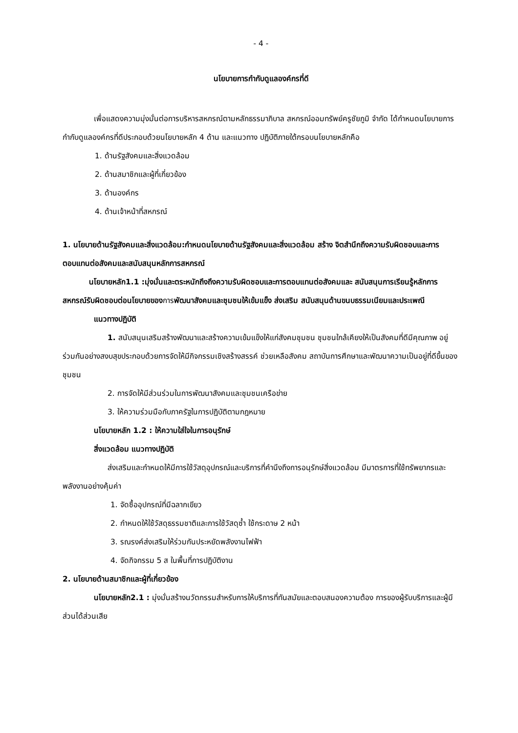- 4 -
นโยบายการกำกับดูแลองค์กรที่ดี
เพื่อแสดงความมุ่งมั่นต่อการบริหารสหกรณ์ตามหลักธรรมาภิบาล สหกรณ์ออมทรัพย์ครูชัยภูมิ จำกัด ได้กำหนดนโยบายการกำกับดูแลองค์กรที่ดีประกอบด้วยนโยบายหลัก 4 ด้าน และแนวทาง ปฏิบัติภายใต้กรอบนโยบายหลักคือ
1. ด้านรัฐสังคมและสิ่งแวดล้อม
2. ด้านสมาชิกและผู้ที่เกี่ยวข้อง
3. ด้านองค์กร
4. ด้านเจ้าหน้าที่สหกรณ์
1. นโยบายด้านรัฐสังคมและสิ่งแวดล้อม:กำหนดนโยบายด้านรัฐสังคมและสิ่งแวดล้อม สร้าง จิตสำนึกถึงความรับผิดชอบและการตอบแทนต่อสังคมและสนับสนุนหลักการสหกรณ์
นโยบายหลัก1.1 :มุ่งมั่นและตระหนักถึงถึงความรับผิดชอบและการตอบแทนต่อสังคมและ สนับสนุนการเรียนรู้หลักการสหกรณ์รับผิดชอบต่อนโยบายของการพัฒนาสังคมและชุมชนให้เข้มแข็ง ส่งเสริม สนับสนุนด้านขนบธรรมเนียมและประเพณี
แนวทางปฏิบัติ
1. สนับสนุนเสริมสร้างพัฒนาและสร้างความเข้มแข็งให้แก่สังคมชุมชน ชุมชนใกล้เคียงให้เป็นสังคมที่ดีมีคุณภาพ อยู่ร่วมกันอย่างสงบสุขประกอบด้วยการจัดให้มีกิจกรรมเชิงสร้างสรรค์ ช่วยเหลือสังคม สถาบันการศึกษาและพัฒนาความเป็นอยู่ที่ดีขึ้นของชุมชน
2. การจัดให้มีส่วนร่วมในการพัฒนาสังคมและชุมชนเครือข่าย
3. ให้ความร่วมมือกับภาครัฐในการปฏิบัติตามกฎหมาย
นโยบายหลัก 1.2 : ให้ความใส่ใจในการอนุรักษ์
สิ่งแวดล้อม แนวทางปฏิบัติ
ส่งเสริมและกำหนดให้มีการใช้วัสดุอุปกรณ์และบริการที่คำนึงถึงการอนุรักษ์สิ่งแวดล้อม มีมาตรการที่ใช้ทรัพยากรและพลังงานอย่างคุ้มค่า
1. จัดซื้ออุปกรณ์ที่มีฉลากเขียว
2. กำหนดให้ใช้วัสดุธรรมชาติและการใช้วัสดุซ้ำ ใช้กระดาษ 2 หน้า
3. รณรงค์ส่งเสริมให้ร่วมกันประหยัดพลังงานไฟฟ้า
4. จัดกิจกรรม 5 ส ในพื้นที่การปฏิบัติงาน
2. นโยบายด้านสมาชิกและผู้ที่เกี่ยวข้อง
นโยบายหลัก2.1 : มุ่งมั่นสร้างนวัตกรรมสำหรับการให้บริการที่ทันสมัยและตอบสนองความต้อง การของผู้รับบริการและผู้มีส่วนได้ส่วนเสีย